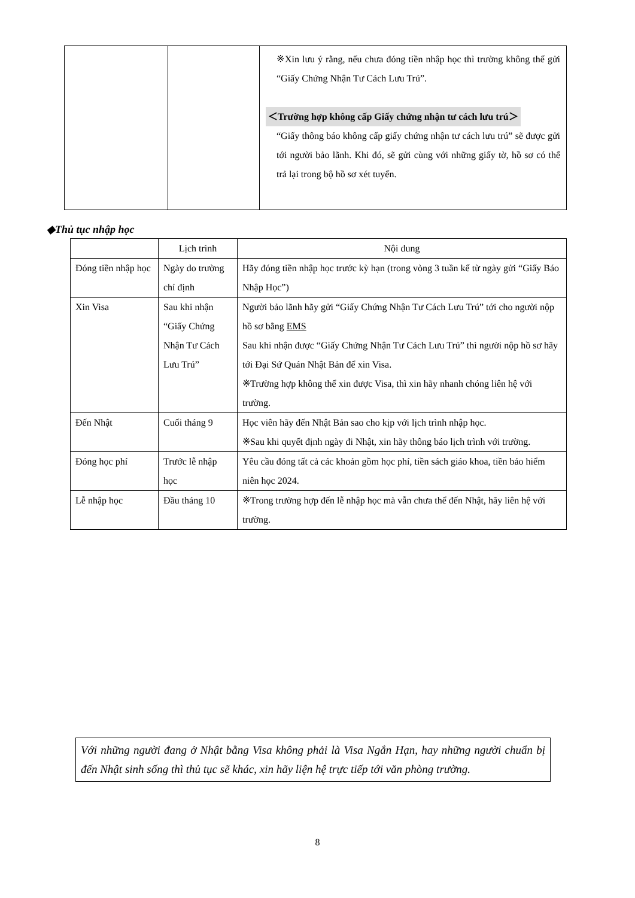| | | ※Xin lưu ý rằng, nếu chưa đóng tiền nhập học thì trường không thể gửi “Giấy Chứng Nhận Tư Cách Lưu Trú”. ＜Trường hợp không cấp Giấy chứng nhận tư cách lưu trú＞ “Giấy thông báo không cấp giấy chứng nhận tư cách lưu trú” sẽ được gửi tới người bảo lãnh. Khi đó, sẽ gửi cùng với những giấy tờ, hồ sơ có thể trả lại trong bộ hồ sơ xét tuyển. |
◆Thủ tục nhập học
| | Lịch trình | Nội dung |
| --- | --- | --- |
| Đóng tiền nhập học | Ngày do trường chỉ định | Hãy đóng tiền nhập học trước kỳ hạn (trong vòng 3 tuần kể từ ngày gửi “Giấy Báo Nhập Học”) |
| Xin Visa | Sau khi nhận “Giấy Chứng Nhận Tư Cách Lưu Trú” | Người bảo lãnh hãy gửi “Giấy Chứng Nhận Tư Cách Lưu Trú” tới cho người nộp hồ sơ bằng EMS Sau khi nhận được “Giấy Chứng Nhận Tư Cách Lưu Trú” thì người nộp hồ sơ hãy tới Đại Sứ Quán Nhật Bản để xin Visa. ※Trường hợp không thể xin được Visa, thì xin hãy nhanh chóng liên hệ với trường. |
| Đến Nhật | Cuối tháng 9 | Học viên hãy đến Nhật Bản sao cho kịp với lịch trình nhập học. ※Sau khi quyết định ngày đi Nhật, xin hãy thông báo lịch trình với trường. |
| Đóng học phí | Trước lễ nhập học | Yêu cầu đóng tất cả các khoản gồm học phí, tiền sách giáo khoa, tiền bảo hiểm niên học 2024. |
| Lễ nhập học | Đầu tháng 10 | ※Trong trường hợp đến lễ nhập học mà vẫn chưa thể đến Nhật, hãy liên hệ với trường. |
Với những người đang ở Nhật bằng Visa không phải là Visa Ngắn Hạn, hay những người chuẩn bị đến Nhật sinh sống thì thủ tục sẽ khác, xin hãy liện hệ trực tiếp tới văn phòng trường.
8